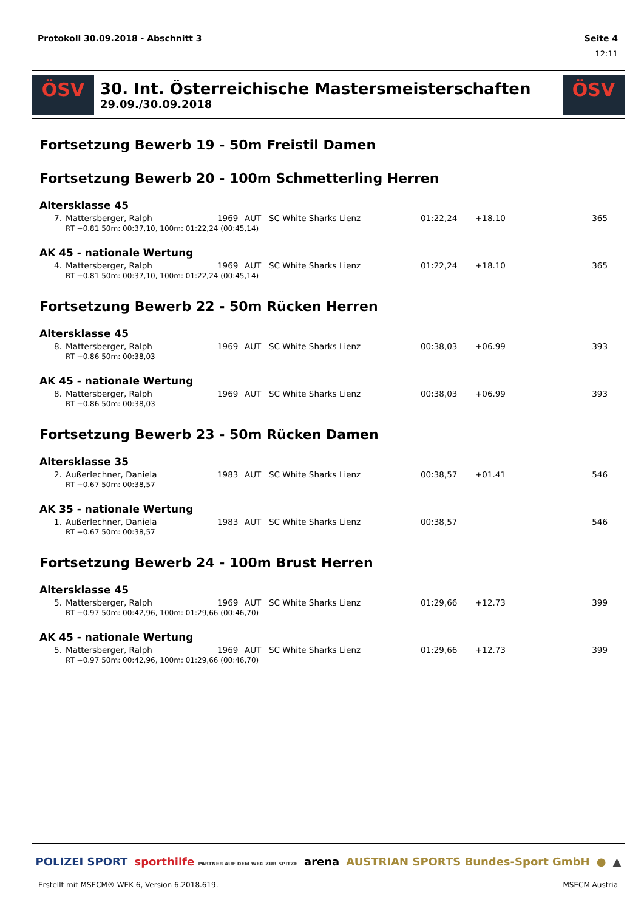Protokoll 30.09.2018 - Abschnitt 3 Seite 4
12:11
ÖSV
30. Int. Österreichische Mastersmeisterschaften
29.09./30.09.2018
ÖSV
Fortsetzung Bewerb 19 - 50m Freistil Damen
Fortsetzung Bewerb 20 - 100m Schmetterling Herren
Altersklasse 45
| 7. | Mattersberger, Ralph | 1969 | AUT | SC White Sharks Lienz | 01:22,24 | +18.10 | 365 |
| | RT +0.81 50m: 00:37,10, 100m: 01:22,24 (00:45,14) | | | | | | |
AK 45 - nationale Wertung
| 4. | Mattersberger, Ralph | 1969 | AUT | SC White Sharks Lienz | 01:22,24 | +18.10 | 365 |
| | RT +0.81 50m: 00:37,10, 100m: 01:22,24 (00:45,14) | | | | | | |
Fortsetzung Bewerb 22 - 50m Rücken Herren
Altersklasse 45
| 8. | Mattersberger, Ralph | 1969 | AUT | SC White Sharks Lienz | 00:38,03 | +06.99 | 393 |
| | RT +0.86 50m: 00:38,03 | | | | | | |
AK 45 - nationale Wertung
| 8. | Mattersberger, Ralph | 1969 | AUT | SC White Sharks Lienz | 00:38,03 | +06.99 | 393 |
| | RT +0.86 50m: 00:38,03 | | | | | | |
Fortsetzung Bewerb 23 - 50m Rücken Damen
Altersklasse 35
| 2. | Außerlechner, Daniela | 1983 | AUT | SC White Sharks Lienz | 00:38,57 | +01.41 | 546 |
| | RT +0.67 50m: 00:38,57 | | | | | | |
AK 35 - nationale Wertung
| 1. | Außerlechner, Daniela | 1983 | AUT | SC White Sharks Lienz | 00:38,57 | | 546 |
| | RT +0.67 50m: 00:38,57 | | | | | | |
Fortsetzung Bewerb 24 - 100m Brust Herren
Altersklasse 45
| 5. | Mattersberger, Ralph | 1969 | AUT | SC White Sharks Lienz | 01:29,66 | +12.73 | 399 |
| | RT +0.97 50m: 00:42,96, 100m: 01:29,66 (00:46,70) | | | | | | |
AK 45 - nationale Wertung
| 5. | Mattersberger, Ralph | 1969 | AUT | SC White Sharks Lienz | 01:29,66 | +12.73 | 399 |
| | RT +0.97 50m: 00:42,96, 100m: 01:29,66 (00:46,70) | | | | | | |
POLIZEI SPORT sporthilfe PARTNER AUF DEM WEG ZUR SPITZE arena AUSTRIAN SPORTS Bundes-Sport GmbH ● ▲
Erstellt mit MSECM® WEK 6, Version 6.2018.619. MSECM Austria